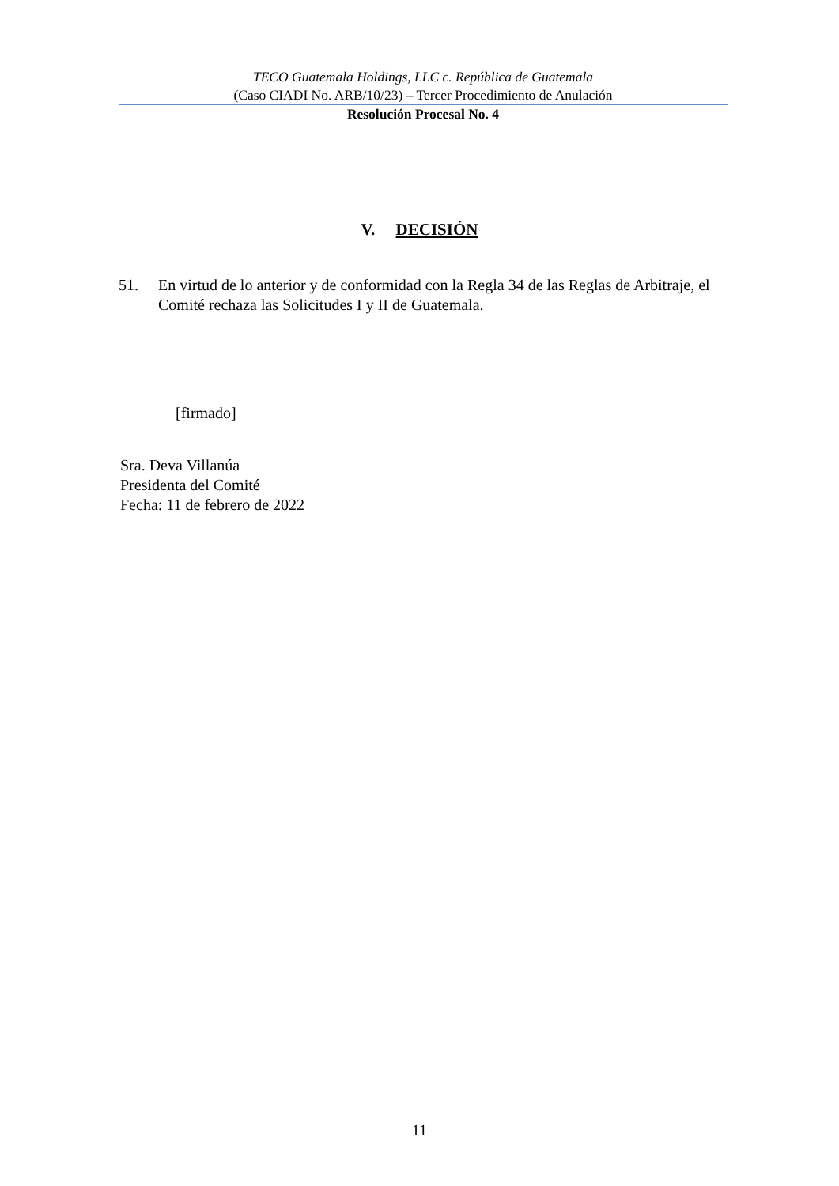TECO Guatemala Holdings, LLC c. República de Guatemala
(Caso CIADI No. ARB/10/23) – Tercer Procedimiento de Anulación
Resolución Procesal No. 4
V. DECISIÓN
51. En virtud de lo anterior y de conformidad con la Regla 34 de las Reglas de Arbitraje, el Comité rechaza las Solicitudes I y II de Guatemala.
[firmado]
Sra. Deva Villanúa
Presidenta del Comité
Fecha: 11 de febrero de 2022
11